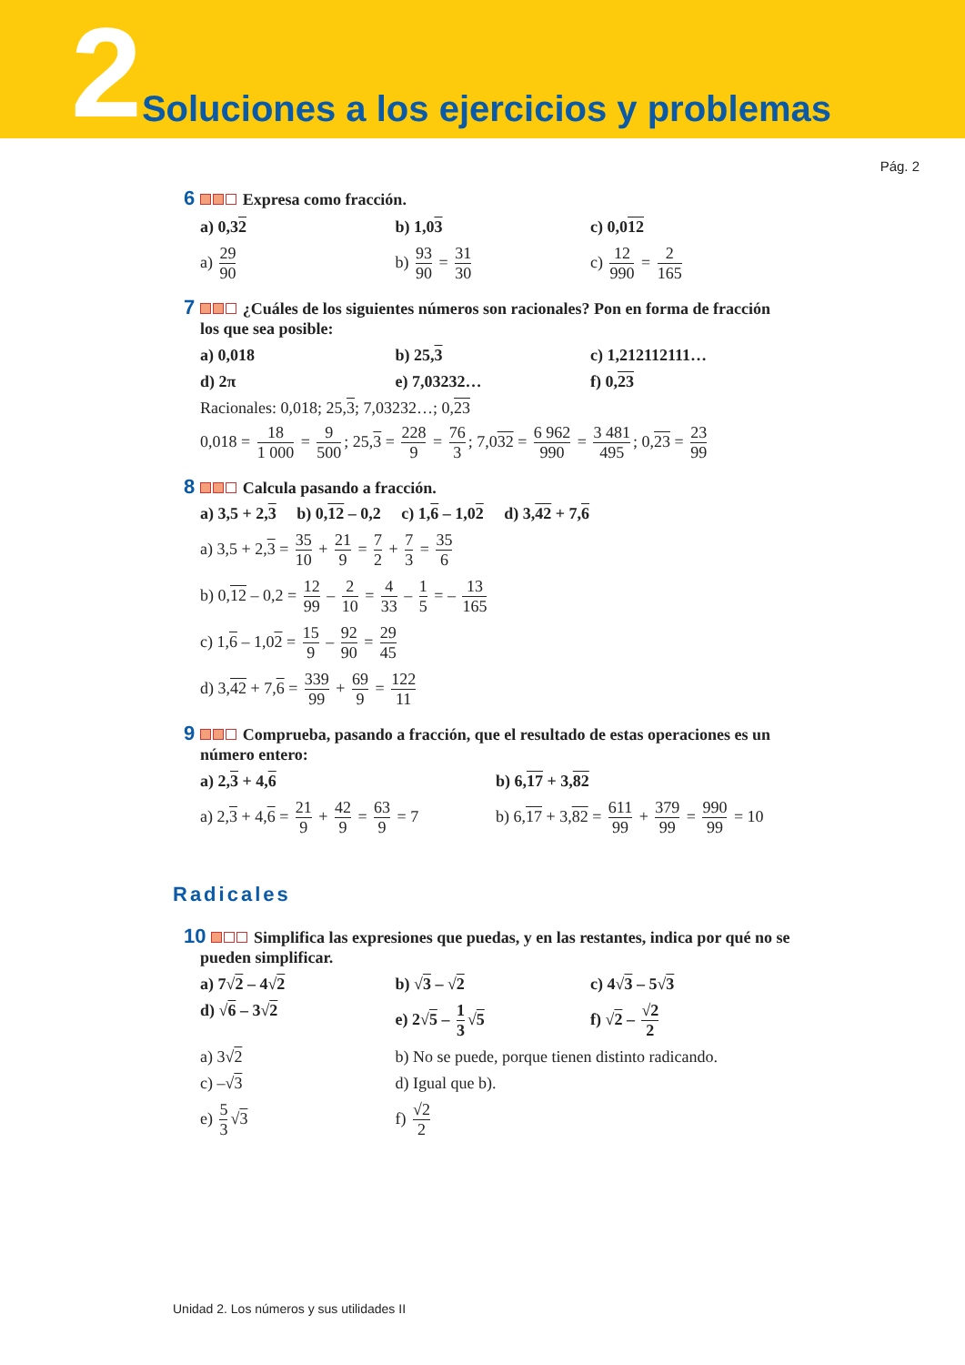2 Soluciones a los ejercicios y problemas
Pág. 2
6 Expresa como fracción.
a) 0,32 b) 1,03 c) 0,012
a) 29 90 b) 93 90 = 31 30 c) 12 990 = 2 165
7 ¿Cuáles de los siguientes números son racionales? Pon en forma de fracción los que sea posible:
a) 0,018 b) 25,3 c) 1,212112111…
d) 2π e) 7,03232… f) 0,23
Racionales: 0,018; 25,3; 7,03232…; 0,23
0,018 = 18 1 000 = 9 500; 25,3 = 228 9 = 76 3; 7,032 = 6 962 990 = 3 481 495; 0,23 = 23 99
8 Calcula pasando a fracción.
a) 3,5 + 2,3 b) 0,12 – 0,2 c) 1,6 – 1,02 d) 3,42 + 7,6
a) 3,5 + 2,3 = 35 10 + 21 9 = 7 2 + 7 3 = 35 6
b) 0,12 – 0,2 = 12 99 – 2 10 = 4 33 – 1 5 = – 13 165
c) 1,6 – 1,02 = 15 9 – 92 90 = 29 45
d) 3,42 + 7,6 = 339 99 + 69 9 = 122 11
9 Comprueba, pasando a fracción, que el resultado de estas operaciones es un número entero:
a) 2,3 + 4,6 b) 6,17 + 3,82
a) 2,3 + 4,6 = 21 9 + 42 9 = 63 9 = 7
b) 6,17 + 3,82 = 611 99 + 379 99 = 990 99 = 10
Radicales
10 Simplifica las expresiones que puedas, y en las restantes, indica por qué no se pueden simplificar.
a) 7√2 – 4√2 b) √3 – √2 c) 4√3 – 5√3
d) √6 – 3√2 e) 2√5 – 1 3 √5 f) √2 – √2 2
a) 3√2 b) No se puede, porque tienen distinto radicando.
c) –√3 d) Igual que b).
e) 5 3 √3 f) √2 2
Unidad 2. Los números y sus utilidades II